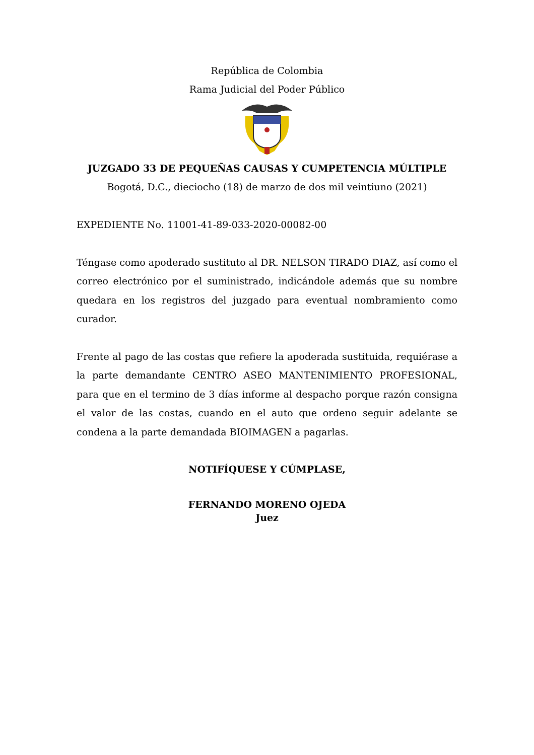República de Colombia
Rama Judicial del Poder Público
JUZGADO 33 DE PEQUEÑAS CAUSAS Y CUMPETENCIA MÚLTIPLE
Bogotá, D.C., dieciocho (18) de marzo de dos mil veintiuno (2021)
EXPEDIENTE No. 11001-41-89-033-2020-00082-00
Téngase como apoderado sustituto al DR. NELSON TIRADO DIAZ, así como el correo electrónico por el suministrado, indicándole además que su nombre quedara en los registros del juzgado para eventual nombramiento como curador.
Frente al pago de las costas que refiere la apoderada sustituida, requiérase a la parte demandante CENTRO ASEO MANTENIMIENTO PROFESIONAL, para que en el termino de 3 días informe al despacho porque razón consigna el valor de las costas, cuando en el auto que ordeno seguir adelante se condena a la parte demandada BIOIMAGEN a pagarlas.
NOTIFÍQUESE Y CÚMPLASE,
FERNANDO MORENO OJEDA
Juez